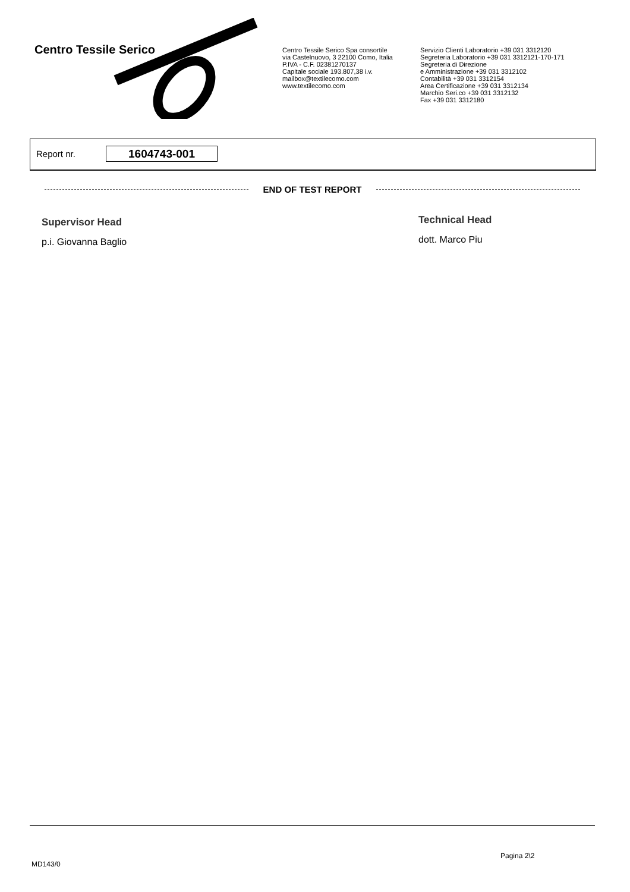Centro Tessile Serico
Centro Tessile Serico Spa consortile
via Castelnuovo, 3 22100 Como, Italia
P.IVA - C.F. 02381270137
Capitale sociale 193.807,38 i.v.
mailbox@textilecomo.com
www.textilecomo.com
Servizio Clienti Laboratorio +39 031 3312120
Segreteria Laboratorio +39 031 3312121-170-171
Segreteria di Direzione
e Amministrazione +39 031 3312102
Contabilità +39 031 3312154
Area Certificazione +39 031 3312134
Marchio Seri.co +39 031 3312132
Fax +39 031 3312180
Report nr. 1604743-001
END OF TEST REPORT
Supervisor Head
p.i. Giovanna Baglio
Technical Head
dott. Marco Piu
Pagina 2\2
MD143/0